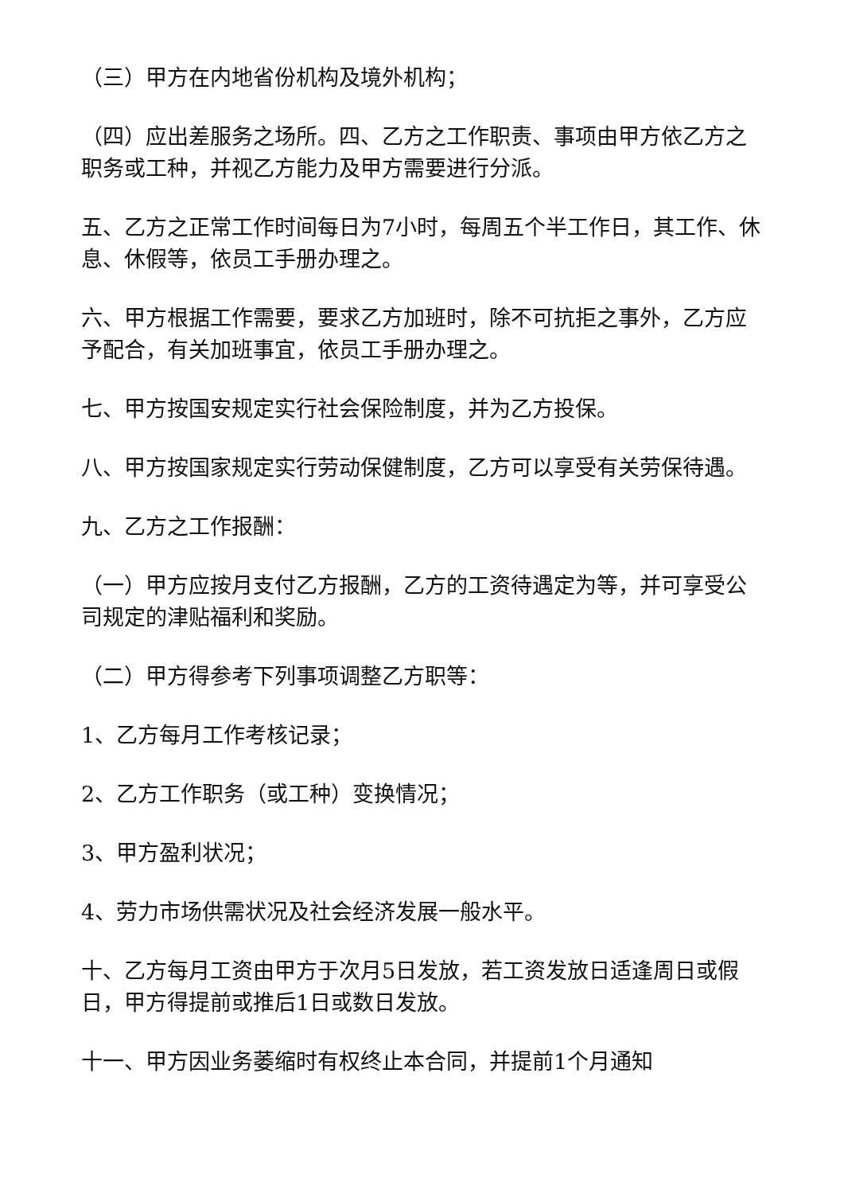（三）甲方在内地省份机构及境外机构；
（四）应出差服务之场所。四、乙方之工作职责、事项由甲方依乙方之职务或工种，并视乙方能力及甲方需要进行分派。
五、乙方之正常工作时间每日为7小时，每周五个半工作日，其工作、休息、休假等，依员工手册办理之。
六、甲方根据工作需要，要求乙方加班时，除不可抗拒之事外，乙方应予配合，有关加班事宜，依员工手册办理之。
七、甲方按国安规定实行社会保险制度，并为乙方投保。
八、甲方按国家规定实行劳动保健制度，乙方可以享受有关劳保待遇。
九、乙方之工作报酬：
（一）甲方应按月支付乙方报酬，乙方的工资待遇定为等，并可享受公司规定的津贴福利和奖励。
（二）甲方得参考下列事项调整乙方职等：
1、乙方每月工作考核记录；
2、乙方工作职务（或工种）变换情况；
3、甲方盈利状况；
4、劳力市场供需状况及社会经济发展一般水平。
十、乙方每月工资由甲方于次月5日发放，若工资发放日适逢周日或假日，甲方得提前或推后1日或数日发放。
十一、甲方因业务萎缩时有权终止本合同，并提前1个月通知